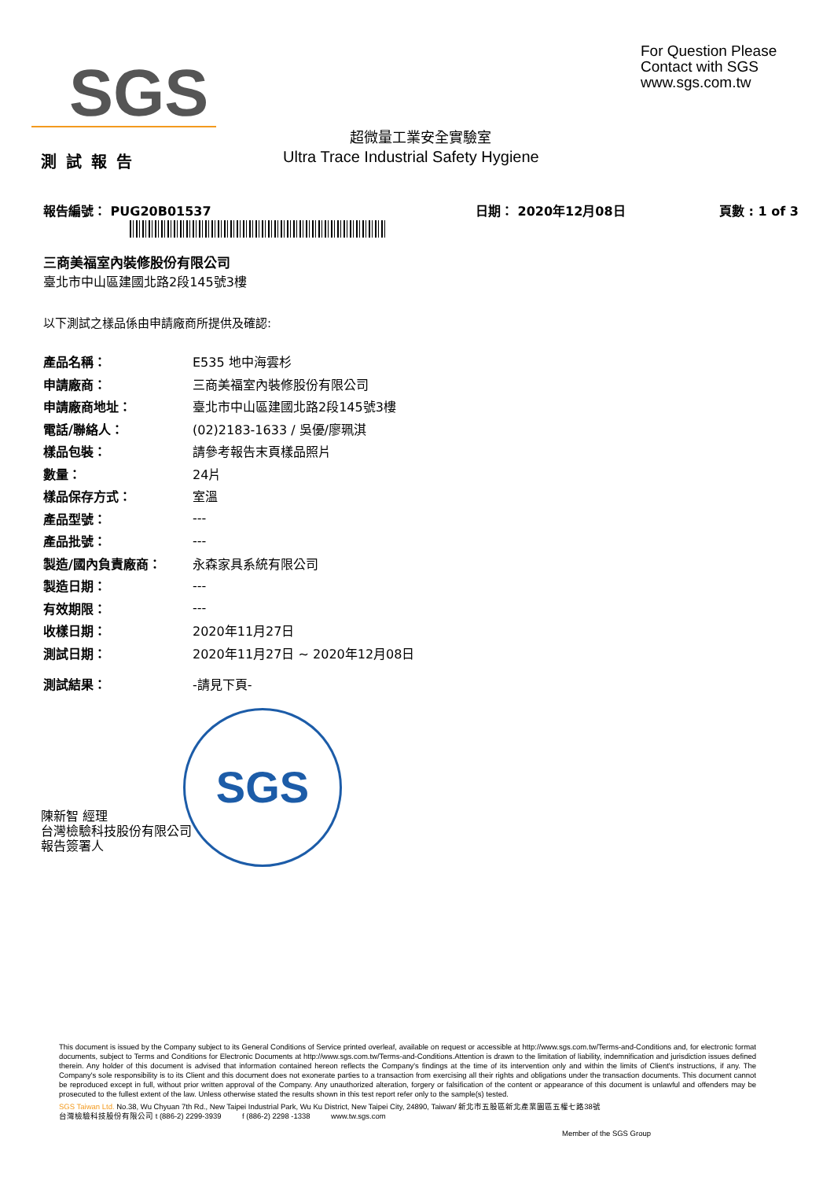SGS
For Question Please
Contact with SGS
www.sgs.com.tw
超微量工業安全實驗室
測試報告
Ultra Trace Industrial Safety Hygiene
報告編號： PUG20B01537 日期： 2020年12月08日 頁數 : 1 of 3
三商美福室內裝修股份有限公司
臺北市中山區建國北路2段145號3樓
以下測試之樣品係由申請廠商所提供及確認:
| 產品名稱： | E535 地中海雲杉 |
| 申請廠商： | 三商美福室內裝修股份有限公司 |
| 申請廠商地址： | 臺北市中山區建國北路2段145號3樓 |
| 電話/聯絡人： | (02)2183-1633 / 吳優/廖珮淇 |
| 樣品包裝： | 請參考報告末頁樣品照片 |
| 數量： | 24片 |
| 樣品保存方式： | 室溫 |
| 產品型號： | --- |
| 產品批號： | --- |
| 製造/國內負責廠商： | 永森家具系統有限公司 |
| 製造日期： | --- |
| 有效期限： | --- |
| 收樣日期： | 2020年11月27日 |
| 測試日期： | 2020年11月27日 ~ 2020年12月08日 |
| 測試結果： | -請見下頁- |
SGS
陳新智 經理
台灣檢驗科技股份有限公司
報告簽署人
This document is issued by the Company subject to its General Conditions of Service printed overleaf, available on request or accessible at http://www.sgs.com.tw/Terms-and-Conditions and, for electronic format documents, subject to Terms and Conditions for Electronic Documents at http://www.sgs.com.tw/Terms-and-Conditions.Attention is drawn to the limitation of liability, indemnification and jurisdiction issues defined therein. Any holder of this document is advised that information contained hereon reflects the Company's findings at the time of its intervention only and within the limits of Client's instructions, if any. The Company's sole responsibility is to its Client and this document does not exonerate parties to a transaction from exercising all their rights and obligations under the transaction documents. This document cannot be reproduced except in full, without prior written approval of the Company. Any unauthorized alteration, forgery or falsification of the content or appearance of this document is unlawful and offenders may be prosecuted to the fullest extent of the law. Unless otherwise stated the results shown in this test report refer only to the sample(s) tested.
SGS Taiwan Ltd. No.38, Wu Chyuan 7th Rd., New Taipei Industrial Park, Wu Ku District, New Taipei City, 24890, Taiwan/ 新北市五股區新北產業園區五權七路38號
台灣檢驗科技股份有限公司 t (886-2) 2299-3939 f (886-2) 2298 -1338 www.tw.sgs.com
Member of the SGS Group